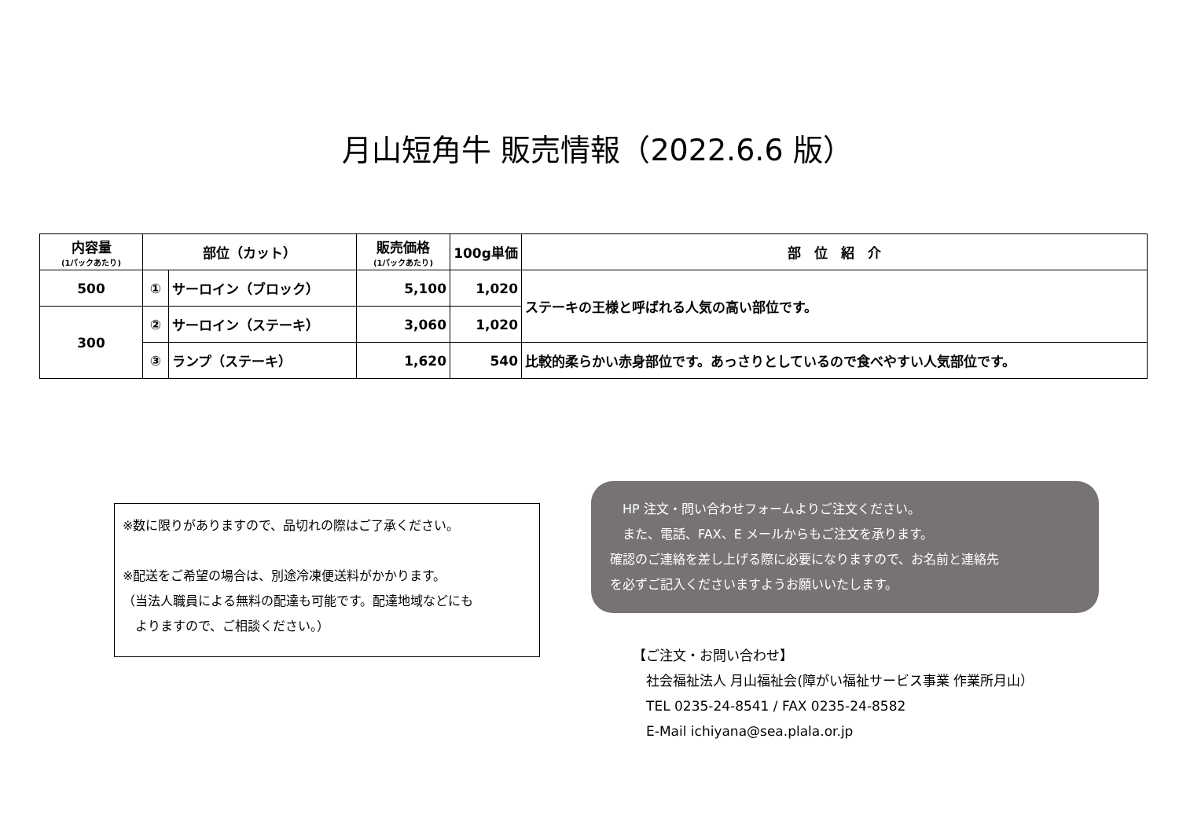月山短角牛 販売情報（2022.6.6 版）
| 内容量 (1パックあたり) | 部位（カット） | | 販売価格 (1パックあたり) | 100g単価 | 部 位 紹 介 |
| --- | --- | --- | --- | --- | --- |
| 500 | ① | サーロイン（ブロック） | 5,100 | 1,020 | ステーキの王様と呼ばれる人気の高い部位です。 |
| 300 | ② | サーロイン（ステーキ） | 3,060 | 1,020 | |
| | ③ | ランプ（ステーキ） | 1,620 | 540 | 比較的柔らかい赤身部位です。あっさりとしているので食べやすい人気部位です。 |
※数に限りがありますので、品切れの際はご了承ください。
※配送をご希望の場合は、別途冷凍便送料がかかります。
（当法人職員による無料の配達も可能です。配達地域などにも
　よりますので、ご相談ください。）
　HP 注文・問い合わせフォームよりご注文ください。
　また、電話、FAX、E メールからもご注文を承ります。
確認のご連絡を差し上げる際に必要になりますので、お名前と連絡先
を必ずご記入くださいますようお願いいたします。
【ご注文・お問い合わせ】
　社会福祉法人 月山福祉会(障がい福祉サービス事業 作業所月山）
　TEL 0235-24-8541 / FAX 0235-24-8582
　E-Mail ichiyana@sea.plala.or.jp